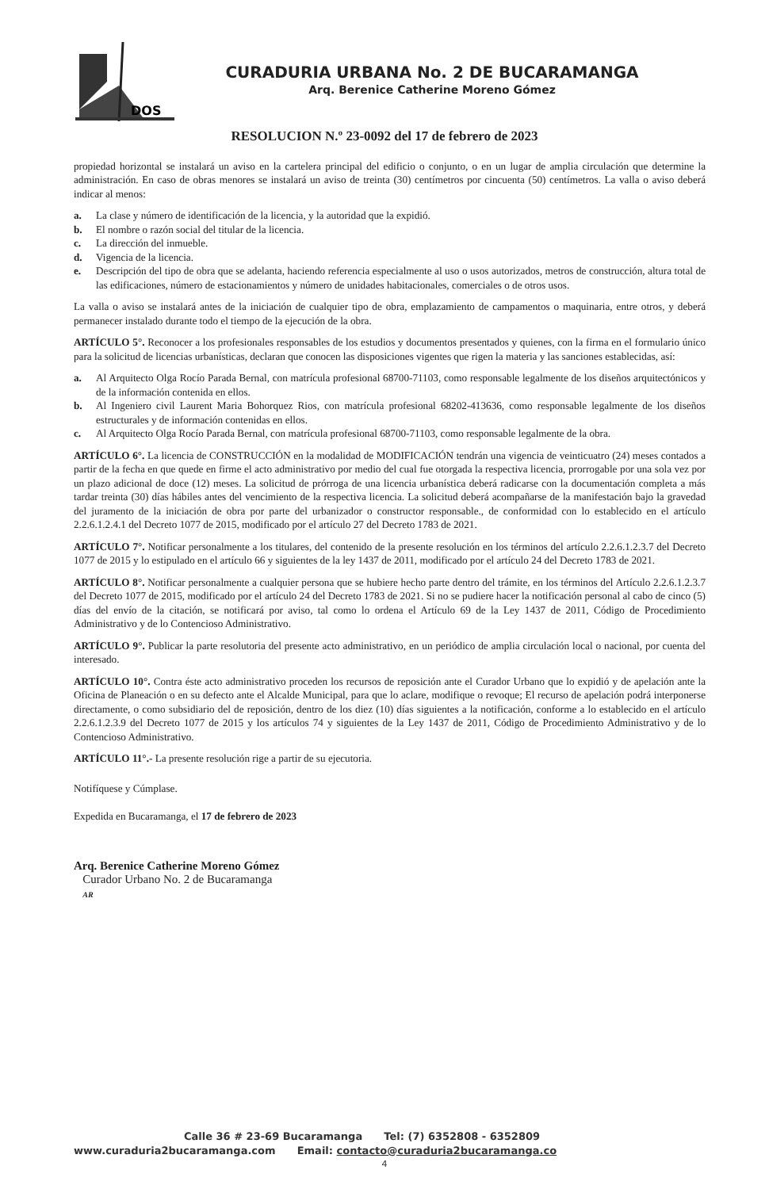DOS
CURADURIA URBANA No. 2 DE BUCARAMANGA
Arq. Berenice Catherine Moreno Gómez
RESOLUCION N.º 23-0092 del 17 de febrero de 2023
propiedad horizontal se instalará un aviso en la cartelera principal del edificio o conjunto, o en un lugar de amplia circulación que determine la administración. En caso de obras menores se instalará un aviso de treinta (30) centímetros por cincuenta (50) centímetros. La valla o aviso deberá indicar al menos:
a. La clase y número de identificación de la licencia, y la autoridad que la expidió.
b. El nombre o razón social del titular de la licencia.
c. La dirección del inmueble.
d. Vigencia de la licencia.
e. Descripción del tipo de obra que se adelanta, haciendo referencia especialmente al uso o usos autorizados, metros de construcción, altura total de las edificaciones, número de estacionamientos y número de unidades habitacionales, comerciales o de otros usos.
La valla o aviso se instalará antes de la iniciación de cualquier tipo de obra, emplazamiento de campamentos o maquinaria, entre otros, y deberá permanecer instalado durante todo el tiempo de la ejecución de la obra.
ARTÍCULO 5°. Reconocer a los profesionales responsables de los estudios y documentos presentados y quienes, con la firma en el formulario único para la solicitud de licencias urbanísticas, declaran que conocen las disposiciones vigentes que rigen la materia y las sanciones establecidas, así:
a. Al Arquitecto Olga Rocío Parada Bernal, con matrícula profesional 68700-71103, como responsable legalmente de los diseños arquitectónicos y de la información contenida en ellos.
b. Al Ingeniero civil Laurent Maria Bohorquez Rios, con matrícula profesional 68202-413636, como responsable legalmente de los diseños estructurales y de información contenidas en ellos.
c. Al Arquitecto Olga Rocío Parada Bernal, con matrícula profesional 68700-71103, como responsable legalmente de la obra.
ARTÍCULO 6°. La licencia de CONSTRUCCIÓN en la modalidad de MODIFICACIÓN tendrán una vigencia de veinticuatro (24) meses contados a partir de la fecha en que quede en firme el acto administrativo por medio del cual fue otorgada la respectiva licencia, prorrogable por una sola vez por un plazo adicional de doce (12) meses. La solicitud de prórroga de una licencia urbanística deberá radicarse con la documentación completa a más tardar treinta (30) días hábiles antes del vencimiento de la respectiva licencia. La solicitud deberá acompañarse de la manifestación bajo la gravedad del juramento de la iniciación de obra por parte del urbanizador o constructor responsable., de conformidad con lo establecido en el artículo 2.2.6.1.2.4.1 del Decreto 1077 de 2015, modificado por el artículo 27 del Decreto 1783 de 2021.
ARTÍCULO 7°. Notificar personalmente a los titulares, del contenido de la presente resolución en los términos del artículo 2.2.6.1.2.3.7 del Decreto 1077 de 2015 y lo estipulado en el artículo 66 y siguientes de la ley 1437 de 2011, modificado por el artículo 24 del Decreto 1783 de 2021.
ARTÍCULO 8°. Notificar personalmente a cualquier persona que se hubiere hecho parte dentro del trámite, en los términos del Artículo 2.2.6.1.2.3.7 del Decreto 1077 de 2015, modificado por el artículo 24 del Decreto 1783 de 2021. Si no se pudiere hacer la notificación personal al cabo de cinco (5) días del envío de la citación, se notificará por aviso, tal como lo ordena el Artículo 69 de la Ley 1437 de 2011, Código de Procedimiento Administrativo y de lo Contencioso Administrativo.
ARTÍCULO 9°. Publicar la parte resolutoria del presente acto administrativo, en un periódico de amplia circulación local o nacional, por cuenta del interesado.
ARTÍCULO 10°. Contra éste acto administrativo proceden los recursos de reposición ante el Curador Urbano que lo expidió y de apelación ante la Oficina de Planeación o en su defecto ante el Alcalde Municipal, para que lo aclare, modifique o revoque; El recurso de apelación podrá interponerse directamente, o como subsidiario del de reposición, dentro de los diez (10) días siguientes a la notificación, conforme a lo establecido en el artículo 2.2.6.1.2.3.9 del Decreto 1077 de 2015 y los artículos 74 y siguientes de la Ley 1437 de 2011, Código de Procedimiento Administrativo y de lo Contencioso Administrativo.
ARTÍCULO 11°.- La presente resolución rige a partir de su ejecutoria.
Notifíquese y Cúmplase.
Expedida en Bucaramanga, el 17 de febrero de 2023
Arq. Berenice Catherine Moreno Gómez
Curador Urbano No. 2 de Bucaramanga
AR
Calle 36 # 23-69 Bucaramanga Tel: (7) 6352808 - 6352809
www.curaduria2bucaramanga.com Email: contacto@curaduria2bucaramanga.co
4